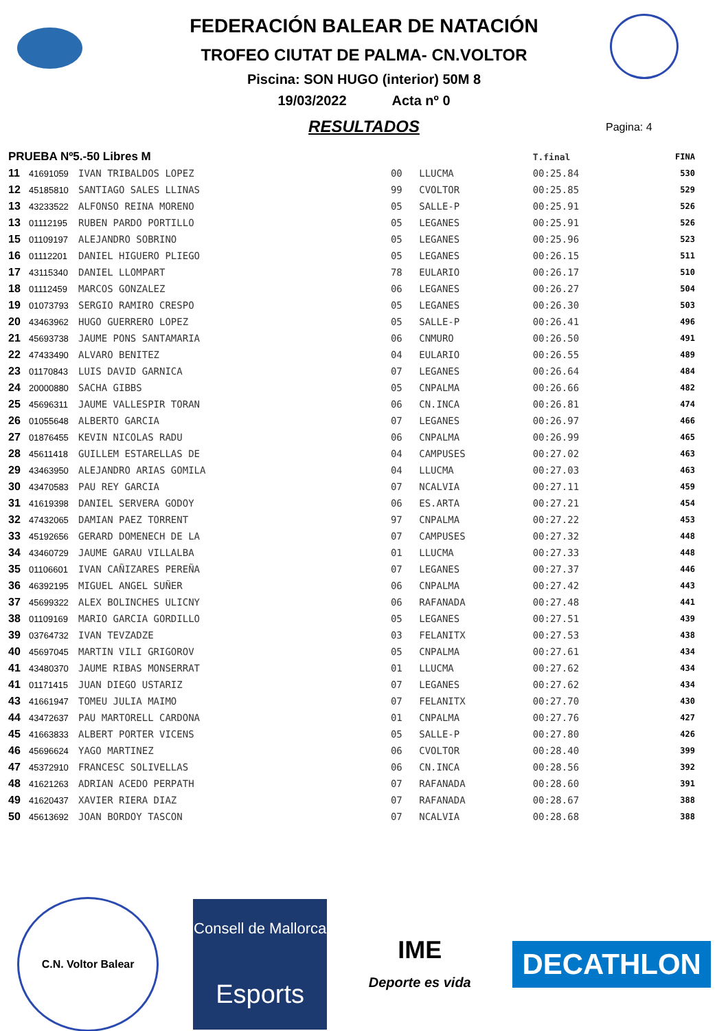FEDERACIÓN BALEAR DE NATACIÓN
TROFEO CIUTAT DE PALMA- CN.VOLTOR
Piscina: SON HUGO (interior) 50M 8
19/03/2022 Acta nº 0
RESULTADOS
Pagina: 4
| PRUEBA Nº5.-50 Libres M | | | | | T.final | FINA |
| --- | --- | --- | --- | --- | --- | --- |
| 11 | 41691059 | IVAN TRIBALDOS LOPEZ | 00 | LLUCMA | 00:25.84 | 530 |
| 12 | 45185810 | SANTIAGO SALES LLINAS | 99 | CVOLTOR | 00:25.85 | 529 |
| 13 | 43233522 | ALFONSO REINA MORENO | 05 | SALLE-P | 00:25.91 | 526 |
| 13 | 01112195 | RUBEN PARDO PORTILLO | 05 | LEGANES | 00:25.91 | 526 |
| 15 | 01109197 | ALEJANDRO SOBRINO | 05 | LEGANES | 00:25.96 | 523 |
| 16 | 01112201 | DANIEL HIGUERO PLIEGO | 05 | LEGANES | 00:26.15 | 511 |
| 17 | 43115340 | DANIEL LLOMPART | 78 | EULARIO | 00:26.17 | 510 |
| 18 | 01112459 | MARCOS GONZALEZ | 06 | LEGANES | 00:26.27 | 504 |
| 19 | 01073793 | SERGIO RAMIRO CRESPO | 05 | LEGANES | 00:26.30 | 503 |
| 20 | 43463962 | HUGO GUERRERO LOPEZ | 05 | SALLE-P | 00:26.41 | 496 |
| 21 | 45693738 | JAUME PONS SANTAMARIA | 06 | CNMURO | 00:26.50 | 491 |
| 22 | 47433490 | ALVARO BENITEZ | 04 | EULARIO | 00:26.55 | 489 |
| 23 | 01170843 | LUIS DAVID GARNICA | 07 | LEGANES | 00:26.64 | 484 |
| 24 | 20000880 | SACHA GIBBS | 05 | CNPALMA | 00:26.66 | 482 |
| 25 | 45696311 | JAUME VALLESPIR TORAN | 06 | CN.INCA | 00:26.81 | 474 |
| 26 | 01055648 | ALBERTO GARCIA | 07 | LEGANES | 00:26.97 | 466 |
| 27 | 01876455 | KEVIN NICOLAS RADU | 06 | CNPALMA | 00:26.99 | 465 |
| 28 | 45611418 | GUILLEM ESTARELLAS DE | 04 | CAMPUSES | 00:27.02 | 463 |
| 29 | 43463950 | ALEJANDRO ARIAS GOMILA | 04 | LLUCMA | 00:27.03 | 463 |
| 30 | 43470583 | PAU REY GARCIA | 07 | NCALVIA | 00:27.11 | 459 |
| 31 | 41619398 | DANIEL SERVERA GODOY | 06 | ES.ARTA | 00:27.21 | 454 |
| 32 | 47432065 | DAMIAN PAEZ TORRENT | 97 | CNPALMA | 00:27.22 | 453 |
| 33 | 45192656 | GERARD DOMENECH DE LA | 07 | CAMPUSES | 00:27.32 | 448 |
| 34 | 43460729 | JAUME GARAU VILLALBA | 01 | LLUCMA | 00:27.33 | 448 |
| 35 | 01106601 | IVAN CAÑIZARES PEREÑA | 07 | LEGANES | 00:27.37 | 446 |
| 36 | 46392195 | MIGUEL ANGEL SUÑER | 06 | CNPALMA | 00:27.42 | 443 |
| 37 | 45699322 | ALEX BOLINCHES ULICNY | 06 | RAFANADA | 00:27.48 | 441 |
| 38 | 01109169 | MARIO GARCIA GORDILLO | 05 | LEGANES | 00:27.51 | 439 |
| 39 | 03764732 | IVAN TEVZADZE | 03 | FELANITX | 00:27.53 | 438 |
| 40 | 45697045 | MARTIN VILI GRIGOROV | 05 | CNPALMA | 00:27.61 | 434 |
| 41 | 43480370 | JAUME RIBAS MONSERRAT | 01 | LLUCMA | 00:27.62 | 434 |
| 41 | 01171415 | JUAN DIEGO USTARIZ | 07 | LEGANES | 00:27.62 | 434 |
| 43 | 41661947 | TOMEU JULIA MAIMO | 07 | FELANITX | 00:27.70 | 430 |
| 44 | 43472637 | PAU MARTORELL CARDONA | 01 | CNPALMA | 00:27.76 | 427 |
| 45 | 41663833 | ALBERT PORTER VICENS | 05 | SALLE-P | 00:27.80 | 426 |
| 46 | 45696624 | YAGO MARTINEZ | 06 | CVOLTOR | 00:28.40 | 399 |
| 47 | 45372910 | FRANCESC SOLIVELLAS | 06 | CN.INCA | 00:28.56 | 392 |
| 48 | 41621263 | ADRIAN ACEDO PERPATH | 07 | RAFANADA | 00:28.60 | 391 |
| 49 | 41620437 | XAVIER RIERA DIAZ | 07 | RAFANADA | 00:28.67 | 388 |
| 50 | 45613692 | JOAN BORDOY TASCON | 07 | NCALVIA | 00:28.68 | 388 |
C.N. Voltor Balear
Consell de Mallorca
Esports
IME
Deporte es vida
DECATHLON